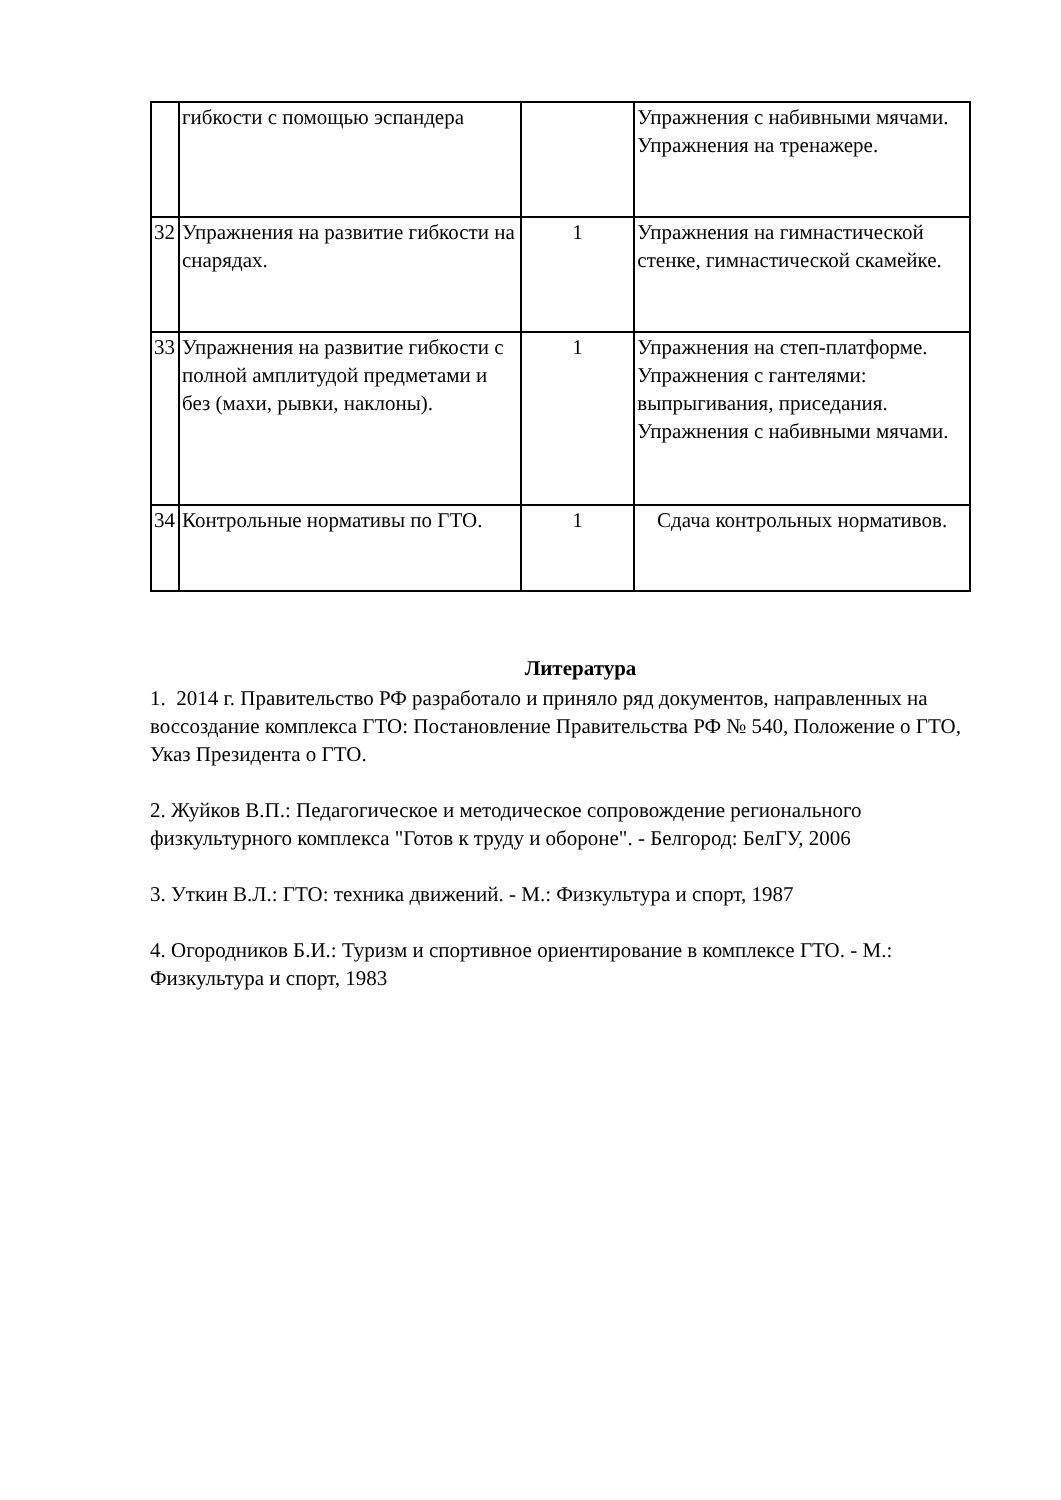| | гибкости с помощью эспандера | | Упражнения с набивными мячами. Упражнения на тренажере. |
| 32 | Упражнения на развитие гибкости на снарядах. | 1 | Упражнения на гимнастической стенке, гимнастической скамейке. |
| 33 | Упражнения на развитие гибкости с полной амплитудой предметами и без (махи, рывки, наклоны). | 1 | Упражнения на степ-платформе. Упражнения с гантелями: выпрыгивания, приседания. Упражнения с набивными мячами. |
| 34 | Контрольные нормативы по ГТО. | 1 | Сдача контрольных нормативов. |
Литература
1. 2014 г. Правительство РФ разработало и приняло ряд документов, направленных на воссоздание комплекса ГТО: Постановление Правительства РФ № 540, Положение о ГТО, Указ Президента о ГТО.
2. Жуйков В.П.: Педагогическое и методическое сопровождение регионального физкультурного комплекса "Готов к труду и обороне". - Белгород: БелГУ, 2006
3. Уткин В.Л.: ГТО: техника движений. - М.: Физкультура и спорт, 1987
4. Огородников Б.И.: Туризм и спортивное ориентирование в комплексе ГТО. - М.: Физкультура и спорт, 1983